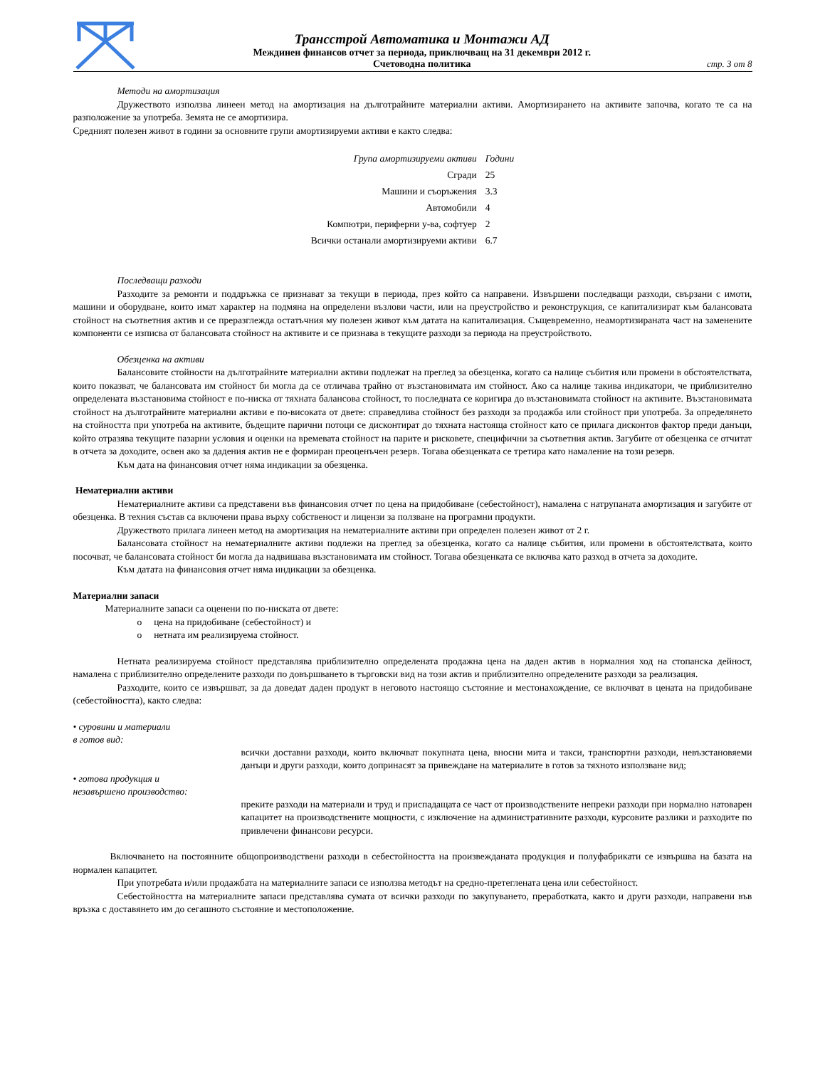Трансстрой Автоматика и Монтажи АД
Междинен финансов отчет за периода, приключващ на 31 декември 2012 г.
Счетоводна политика
стр. 3 от 8
Методи на амортизация
Дружеството използва линеен метод на амортизация на дълготрайните материални активи. Амортизирането на активите започва, когато те са на разположение за употреба. Земята не се амортизира.
Средният полезен живот в години за основните групи амортизируеми активи е както следва:
| Група амортизируеми активи | Години |
| --- | --- |
| Сгради | 25 |
| Машини и съоръжения | 3.3 |
| Автомобили | 4 |
| Компютри, периферни у-ва, софтуер | 2 |
| Всички останали амортизируеми активи | 6.7 |
Последващи разходи
Разходите за ремонти и поддръжка се признават за текущи в периода, през който са направени. Извършени последващи разходи, свързани с имоти, машини и оборудване, които имат характер на подмяна на определени възлови части, или на преустройство и реконструкция, се капитализират към балансовата стойност на съответния актив и се преразглежда остатъчния му полезен живот към датата на капитализация. Същевременно, неамортизираната част на заменените компоненти се изписва от балансовата стойност на активите и се признава в текущите разходи за периода на преустройството.
Обезценка на активи
Балансовите стойности на дълготрайните материални активи подлежат на преглед за обезценка, когато са налице събития или промени в обстоятелствата, които показват, че балансовата им стойност би могла да се отличава трайно от възстановимата им стойност. Ако са налице такива индикатори, че приблизително определената възстановима стойност е по-ниска от тяхната балансова стойност, то последната се коригира до възстановимата стойност на активите. Възстановимата стойност на дълготрайните материални активи е по-високата от двете: справедлива стойност без разходи за продажба или стойност при употреба. За определянето на стойността при употреба на активите, бъдещите парични потоци се дисконтират до тяхната настояща стойност като се прилага дисконтов фактор преди данъци, който отразява текущите пазарни условия и оценки на времевата стойност на парите и рисковете, специфични за съответния актив. Загубите от обезценка се отчитат в отчета за доходите, освен ако за дадения актив не е формиран преоценъчен резерв. Тогава обезценката се третира като намаление на този резерв.
Към дата на финансовия отчет няма индикации за обезценка.
Нематериални активи
Нематериалните активи са представени във финансовия отчет по цена на придобиване (себестойност), намалена с натрупаната амортизация и загубите от обезценка. В техния състав са включени права върху собственост и лицензи за ползване на програмни продукти.
Дружеството прилага линеен метод на амортизация на нематериалните активи при определен полезен живот от 2 г.
Балансовата стойност на нематериалните активи подлежи на преглед за обезценка, когато са налице събития, или промени в обстоятелствата, които посочват, че балансовата стойност би могла да надвишава възстановимата им стойност. Тогава обезценката се включва като разход в отчета за доходите.
Към датата на финансовия отчет няма индикации за обезценка.
Материални запаси
Материалните запаси са оценени по по-ниската от двете:
o цена на придобиване (себестойност) и
o нетната им реализируема стойност.
Нетната реализируема стойност представлява приблизително определената продажна цена на даден актив в нормалния ход на стопанска дейност, намалена с приблизително определените разходи по довършването в търговски вид на този актив и приблизително определените разходи за реализация.
Разходите, които се извършват, за да доведат даден продукт в неговото настоящо състояние и местонахождение, се включват в цената на придобиване (себестойността), както следва:
• суровини и материали
в готов вид:
всички доставни разходи, които включват покупната цена, вносни мита и такси, транспортни разходи, невъзстановяеми данъци и други разходи, които допринасят за привеждане на материалите в готов за тяхното използване вид;
• готова продукция и
незавършено производство:
преките разходи на материали и труд и приспадащата се част от производствените непреки разходи при нормално натоварен капацитет на производствените мощности, с изключение на административните разходи, курсовите разлики и разходите по привлечени финансови ресурси.
Включването на постоянните общопроизводствени разходи в себестойността на произвежданата продукция и полуфабрикати се извършва на базата на нормален капацитет.
При употребата и/или продажбата на материалните запаси се използва методът на средно-претеглената цена или себестойност.
Себестойността на материалните запаси представлява сумата от всички разходи по закупуването, преработката, както и други разходи, направени във връзка с доставянето им до сегашното състояние и местоположение.